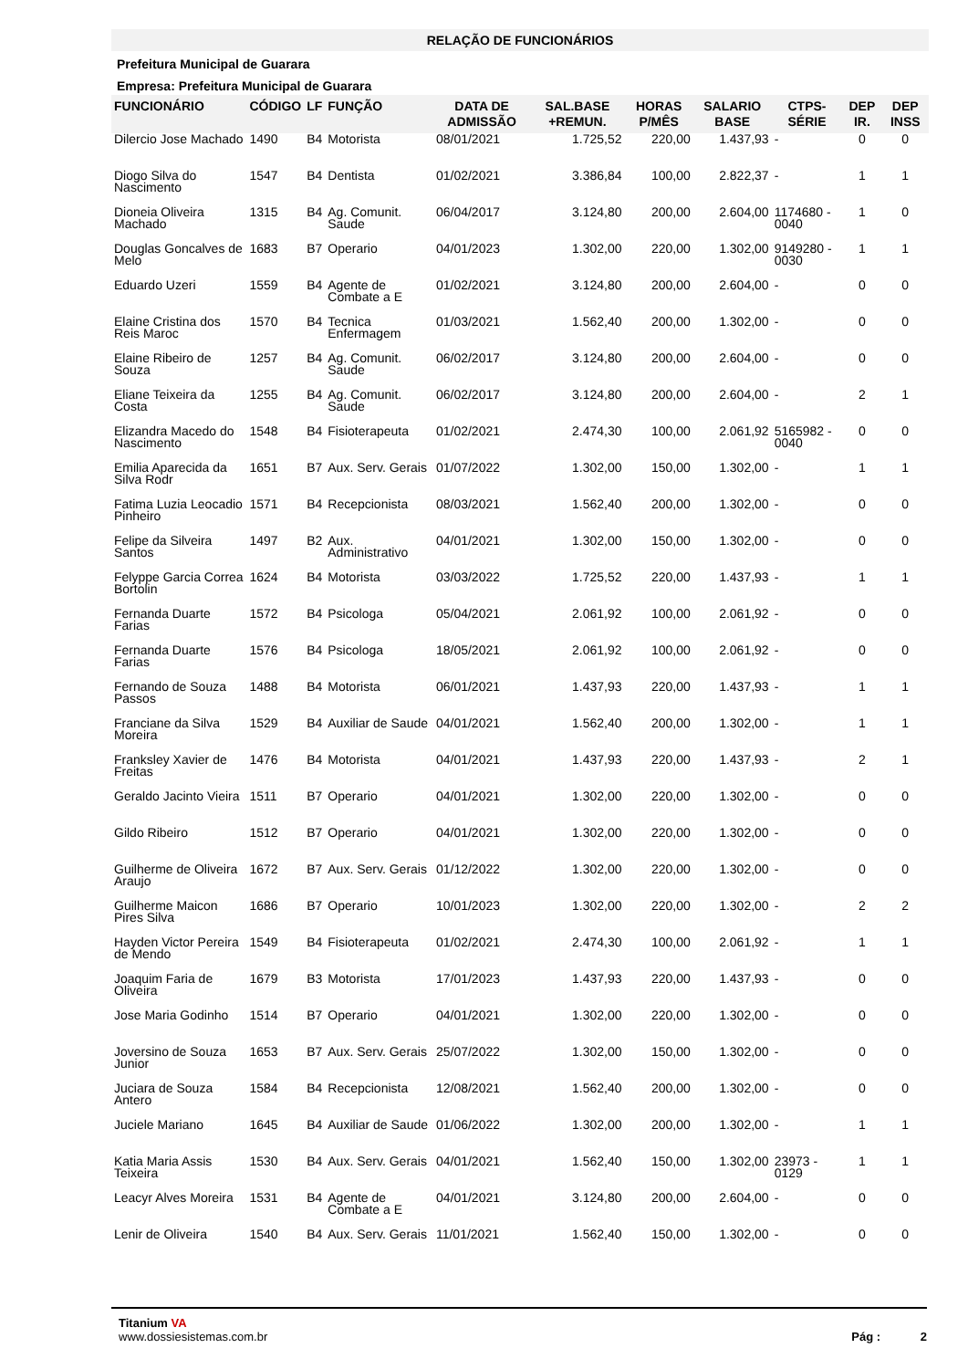RELAÇÃO DE FUNCIONÁRIOS
Prefeitura Municipal de Guarara
Empresa: Prefeitura Municipal de Guarara
| FUNCIONÁRIO | CÓDIGO | LF | FUNÇÃO | DATA DE ADMISSÃO | SAL.BASE +REMUN. | HORAS P/MÊS | SALARIO BASE | CTPS-SÉRIE | DEP IR. | DEP INSS |
| --- | --- | --- | --- | --- | --- | --- | --- | --- | --- | --- |
| Dilercio Jose Machado | 1490 | B4 | Motorista | 08/01/2021 | 1.725,52 | 220,00 | 1.437,93 | - | 0 | 0 |
| Diogo Silva do Nascimento | 1547 | B4 | Dentista | 01/02/2021 | 3.386,84 | 100,00 | 2.822,37 | - | 1 | 1 |
| Dioneia Oliveira Machado | 1315 | B4 | Ag. Comunit. Saude | 06/04/2017 | 3.124,80 | 200,00 | 2.604,00 | 1174680 - 0040 | 1 | 0 |
| Douglas Goncalves de Melo | 1683 | B7 | Operario | 04/01/2023 | 1.302,00 | 220,00 | 1.302,00 | 9149280 - 0030 | 1 | 1 |
| Eduardo Uzeri | 1559 | B4 | Agente de Combate a E | 01/02/2021 | 3.124,80 | 200,00 | 2.604,00 | - | 0 | 0 |
| Elaine Cristina dos Reis Maroc | 1570 | B4 | Tecnica Enfermagem | 01/03/2021 | 1.562,40 | 200,00 | 1.302,00 | - | 0 | 0 |
| Elaine Ribeiro de Souza | 1257 | B4 | Ag. Comunit. Saude | 06/02/2017 | 3.124,80 | 200,00 | 2.604,00 | - | 0 | 0 |
| Eliane Teixeira da Costa | 1255 | B4 | Ag. Comunit. Saude | 06/02/2017 | 3.124,80 | 200,00 | 2.604,00 | - | 2 | 1 |
| Elizandra Macedo do Nascimento | 1548 | B4 | Fisioterapeuta | 01/02/2021 | 2.474,30 | 100,00 | 2.061,92 | 5165982 - 0040 | 0 | 0 |
| Emilia Aparecida da Silva Rodr | 1651 | B7 | Aux. Serv. Gerais | 01/07/2022 | 1.302,00 | 150,00 | 1.302,00 | - | 1 | 1 |
| Fatima Luzia Leocadio Pinheiro | 1571 | B4 | Recepcionista | 08/03/2021 | 1.562,40 | 200,00 | 1.302,00 | - | 0 | 0 |
| Felipe da Silveira Santos | 1497 | B2 | Aux. Administrativo | 04/01/2021 | 1.302,00 | 150,00 | 1.302,00 | - | 0 | 0 |
| Felyppe Garcia Correa Bortolin | 1624 | B4 | Motorista | 03/03/2022 | 1.725,52 | 220,00 | 1.437,93 | - | 1 | 1 |
| Fernanda Duarte Farias | 1572 | B4 | Psicologa | 05/04/2021 | 2.061,92 | 100,00 | 2.061,92 | - | 0 | 0 |
| Fernanda Duarte Farias | 1576 | B4 | Psicologa | 18/05/2021 | 2.061,92 | 100,00 | 2.061,92 | - | 0 | 0 |
| Fernando de Souza Passos | 1488 | B4 | Motorista | 06/01/2021 | 1.437,93 | 220,00 | 1.437,93 | - | 1 | 1 |
| Franciane da Silva Moreira | 1529 | B4 | Auxiliar de Saude | 04/01/2021 | 1.562,40 | 200,00 | 1.302,00 | - | 1 | 1 |
| Franksley Xavier de Freitas | 1476 | B4 | Motorista | 04/01/2021 | 1.437,93 | 220,00 | 1.437,93 | - | 2 | 1 |
| Geraldo Jacinto Vieira | 1511 | B7 | Operario | 04/01/2021 | 1.302,00 | 220,00 | 1.302,00 | - | 0 | 0 |
| Gildo Ribeiro | 1512 | B7 | Operario | 04/01/2021 | 1.302,00 | 220,00 | 1.302,00 | - | 0 | 0 |
| Guilherme de Oliveira Araujo | 1672 | B7 | Aux. Serv. Gerais | 01/12/2022 | 1.302,00 | 220,00 | 1.302,00 | - | 0 | 0 |
| Guilherme Maicon Pires Silva | 1686 | B7 | Operario | 10/01/2023 | 1.302,00 | 220,00 | 1.302,00 | - | 2 | 2 |
| Hayden Victor Pereira de Mendo | 1549 | B4 | Fisioterapeuta | 01/02/2021 | 2.474,30 | 100,00 | 2.061,92 | - | 1 | 1 |
| Joaquim Faria de Oliveira | 1679 | B3 | Motorista | 17/01/2023 | 1.437,93 | 220,00 | 1.437,93 | - | 0 | 0 |
| Jose Maria Godinho | 1514 | B7 | Operario | 04/01/2021 | 1.302,00 | 220,00 | 1.302,00 | - | 0 | 0 |
| Joversino de Souza Junior | 1653 | B7 | Aux. Serv. Gerais | 25/07/2022 | 1.302,00 | 150,00 | 1.302,00 | - | 0 | 0 |
| Juciara de Souza Antero | 1584 | B4 | Recepcionista | 12/08/2021 | 1.562,40 | 200,00 | 1.302,00 | - | 0 | 0 |
| Juciele Mariano | 1645 | B4 | Auxiliar de Saude | 01/06/2022 | 1.302,00 | 200,00 | 1.302,00 | - | 1 | 1 |
| Katia Maria Assis Teixeira | 1530 | B4 | Aux. Serv. Gerais | 04/01/2021 | 1.562,40 | 150,00 | 1.302,00 | 23973 - 0129 | 1 | 1 |
| Leacyr Alves Moreira | 1531 | B4 | Agente de Combate a E | 04/01/2021 | 3.124,80 | 200,00 | 2.604,00 | - | 0 | 0 |
| Lenir de Oliveira | 1540 | B4 | Aux. Serv. Gerais | 11/01/2021 | 1.562,40 | 150,00 | 1.302,00 | - | 0 | 0 |
Titanium VA
www.dossiesistemas.com.br
Pág : 2